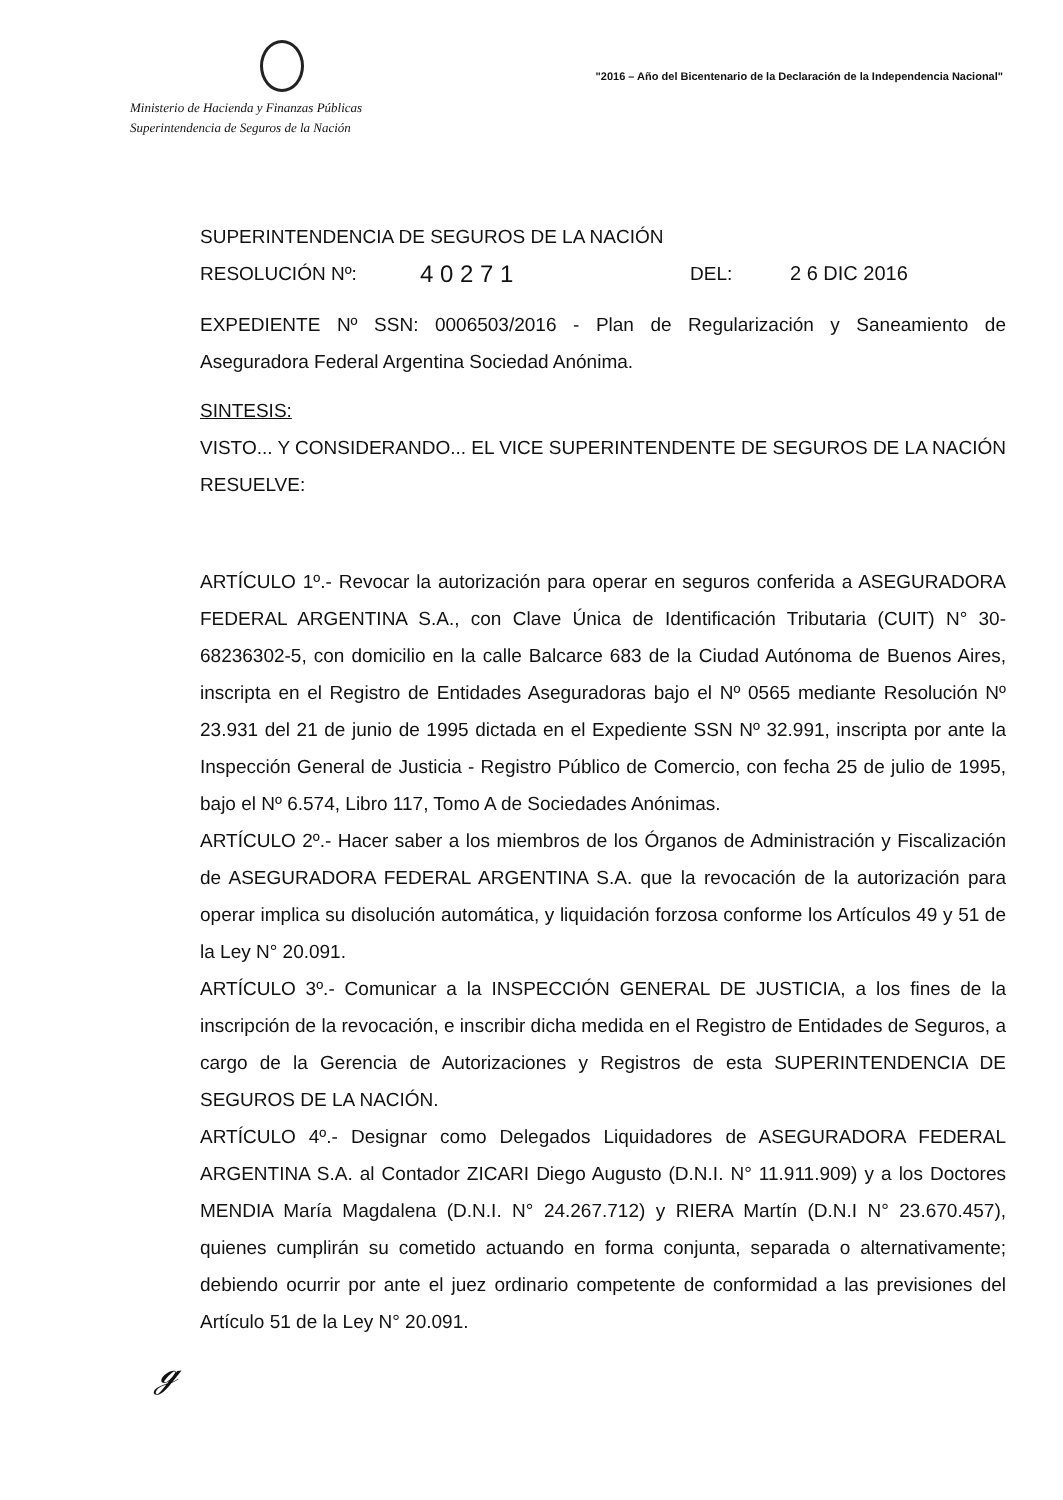Ministerio de Hacienda y Finanzas Públicas
Superintendencia de Seguros de la Nación
"2016 – Año del Bicentenario de la Declaración de la Independencia Nacional"
SUPERINTENDENCIA DE SEGUROS DE LA NACIÓN
RESOLUCIÓN Nº: 4 0 2 7 1 DEL: 2 6 DIC 2016
EXPEDIENTE Nº SSN: 0006503/2016 - Plan de Regularización y Saneamiento de Aseguradora Federal Argentina Sociedad Anónima.
SINTESIS:
VISTO... Y CONSIDERANDO... EL VICE SUPERINTENDENTE DE SEGUROS DE LA NACIÓN
RESUELVE:
ARTÍCULO 1º.- Revocar la autorización para operar en seguros conferida a ASEGURADORA FEDERAL ARGENTINA S.A., con Clave Única de Identificación Tributaria (CUIT) N° 30-68236302-5, con domicilio en la calle Balcarce 683 de la Ciudad Autónoma de Buenos Aires, inscripta en el Registro de Entidades Aseguradoras bajo el Nº 0565 mediante Resolución Nº 23.931 del 21 de junio de 1995 dictada en el Expediente SSN Nº 32.991, inscripta por ante la Inspección General de Justicia - Registro Público de Comercio, con fecha 25 de julio de 1995, bajo el Nº 6.574, Libro 117, Tomo A de Sociedades Anónimas.
ARTÍCULO 2º.- Hacer saber a los miembros de los Órganos de Administración y Fiscalización de ASEGURADORA FEDERAL ARGENTINA S.A. que la revocación de la autorización para operar implica su disolución automática, y liquidación forzosa conforme los Artículos 49 y 51 de la Ley N° 20.091.
ARTÍCULO 3º.- Comunicar a la INSPECCIÓN GENERAL DE JUSTICIA, a los fines de la inscripción de la revocación, e inscribir dicha medida en el Registro de Entidades de Seguros, a cargo de la Gerencia de Autorizaciones y Registros de esta SUPERINTENDENCIA DE SEGUROS DE LA NACIÓN.
ARTÍCULO 4º.- Designar como Delegados Liquidadores de ASEGURADORA FEDERAL ARGENTINA S.A. al Contador ZICARI Diego Augusto (D.N.I. N° 11.911.909) y a los Doctores MENDIA María Magdalena (D.N.I. N° 24.267.712) y RIERA Martín (D.N.I N° 23.670.457), quienes cumplirán su cometido actuando en forma conjunta, separada o alternativamente; debiendo ocurrir por ante el juez ordinario competente de conformidad a las previsiones del Artículo 51 de la Ley N° 20.091.
ℊ